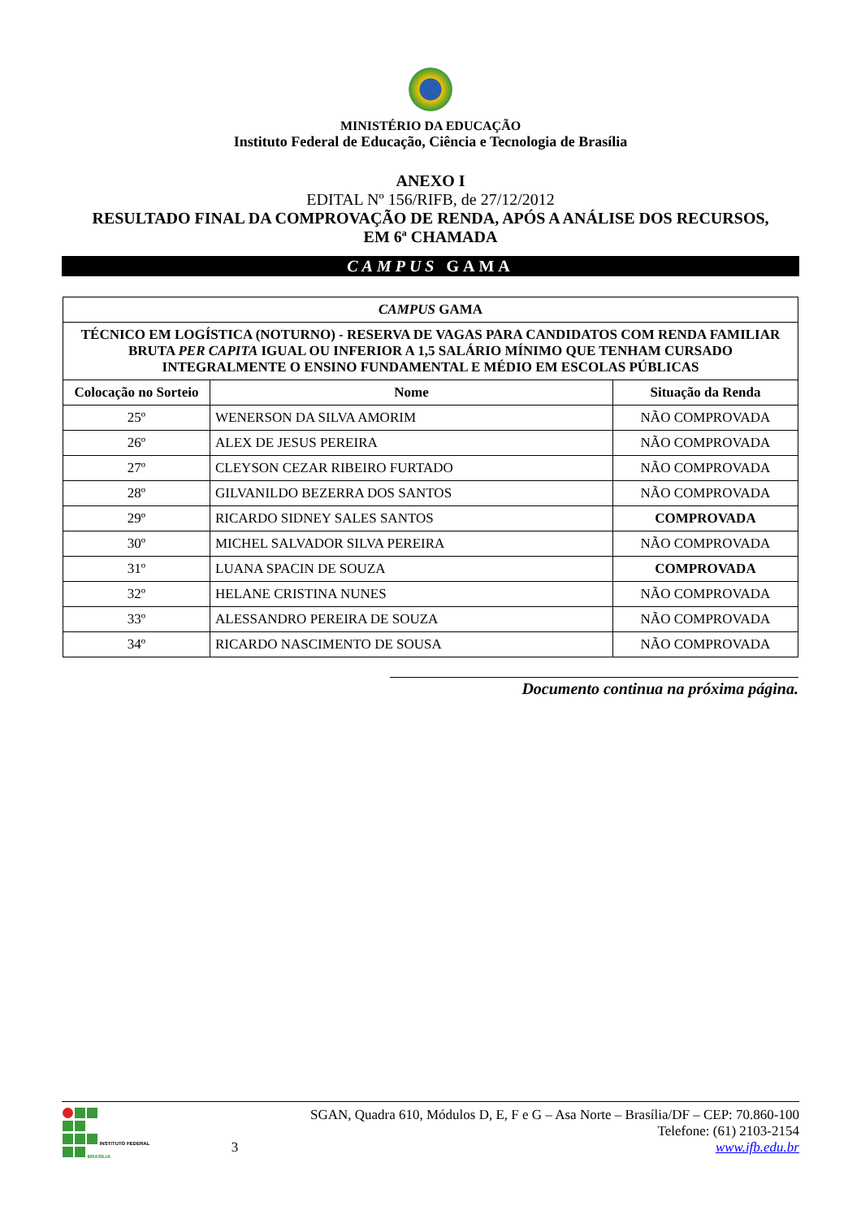MINISTÉRIO DA EDUCAÇÃO
Instituto Federal de Educação, Ciência e Tecnologia de Brasília
ANEXO I
EDITAL Nº 156/RIFB, de 27/12/2012
RESULTADO FINAL DA COMPROVAÇÃO DE RENDA, APÓS A ANÁLISE DOS RECURSOS,
EM 6ª CHAMADA
CAMPUS GAMA
| CAMPUS GAMA | | |
| --- | --- | --- |
| TÉCNICO EM LOGÍSTICA (NOTURNO) - RESERVA DE VAGAS PARA CANDIDATOS COM RENDA FAMILIAR BRUTA PER CAPITA IGUAL OU INFERIOR A 1,5 SALÁRIO MÍNIMO QUE TENHAM CURSADO INTEGRALMENTE O ENSINO FUNDAMENTAL E MÉDIO EM ESCOLAS PÚBLICAS | | |
| Colocação no Sorteio | Nome | Situação da Renda |
| 25º | WENERSON DA SILVA AMORIM | NÃO COMPROVADA |
| 26º | ALEX DE JESUS PEREIRA | NÃO COMPROVADA |
| 27º | CLEYSON CEZAR RIBEIRO FURTADO | NÃO COMPROVADA |
| 28º | GILVANILDO BEZERRA DOS SANTOS | NÃO COMPROVADA |
| 29º | RICARDO SIDNEY SALES SANTOS | COMPROVADA |
| 30º | MICHEL SALVADOR SILVA PEREIRA | NÃO COMPROVADA |
| 31º | LUANA SPACIN DE SOUZA | COMPROVADA |
| 32º | HELANE CRISTINA NUNES | NÃO COMPROVADA |
| 33º | ALESSANDRO PEREIRA DE SOUZA | NÃO COMPROVADA |
| 34º | RICARDO NASCIMENTO DE SOUSA | NÃO COMPROVADA |
Documento continua na próxima página.
INSTITUTO FEDERAL
BRASÍLIA
3
SGAN, Quadra 610, Módulos D, E, F e G – Asa Norte – Brasília/DF – CEP: 70.860-100
Telefone: (61) 2103-2154
www.ifb.edu.br